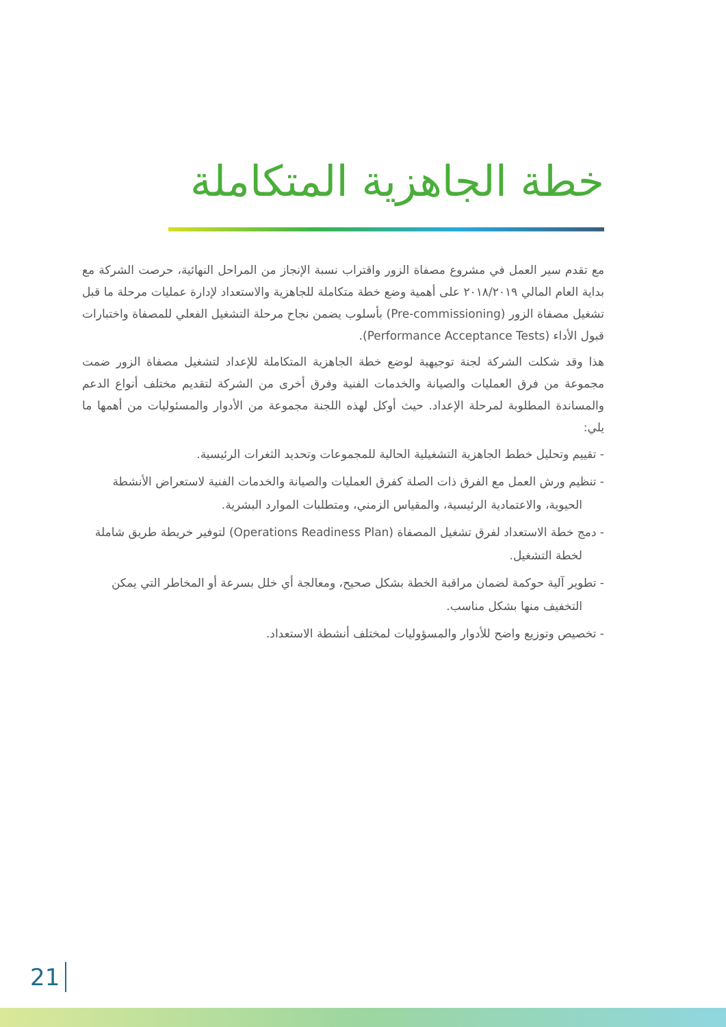خطة الجاهزية المتكاملة
مع تقدم سير العمل في مشروع مصفاة الزور واقتراب نسبة الإنجاز من المراحل النهائية، حرصت الشركة مع بداية العام المالي ٢٠١٨/٢٠١٩ على أهمية وضع خطة متكاملة للجاهزية والاستعداد لإدارة عمليات مرحلة ما قبل تشغيل مصفاة الزور (Pre-commissioning) بأسلوب يضمن نجاح مرحلة التشغيل الفعلي للمصفاة واختبارات قبول الأداء (Performance Acceptance Tests).
هذا وقد شكلت الشركة لجنة توجيهية لوضع خطة الجاهزية المتكاملة للإعداد لتشغيل مصفاة الزور ضمت مجموعة من فرق العمليات والصيانة والخدمات الفنية وفرق أخرى من الشركة لتقديم مختلف أنواع الدعم والمساندة المطلوبة لمرحلة الإعداد. حيث أوكل لهذه اللجنة مجموعة من الأدوار والمسئوليات من أهمها ما يلي:
- تقييم وتحليل خطط الجاهزية التشغيلية الحالية للمجموعات وتحديد الثغرات الرئيسية.
- تنظيم ورش العمل مع الفرق ذات الصلة كفرق العمليات والصيانة والخدمات الفنية لاستعراض الأنشطة الحيوية، والاعتمادية الرئيسية، والمقياس الزمني، ومتطلبات الموارد البشرية.
- دمج خطة الاستعداد لفرق تشغيل المصفاة (Operations Readiness Plan) لتوفير خريطة طريق شاملة لخطة التشغيل.
- تطوير آلية حوكمة لضمان مراقبة الخطة بشكل صحيح، ومعالجة أي خلل بسرعة أو المخاطر التي يمكن التخفيف منها بشكل مناسب.
- تخصيص وتوزيع واضح للأدوار والمسؤوليات لمختلف أنشطة الاستعداد.
21